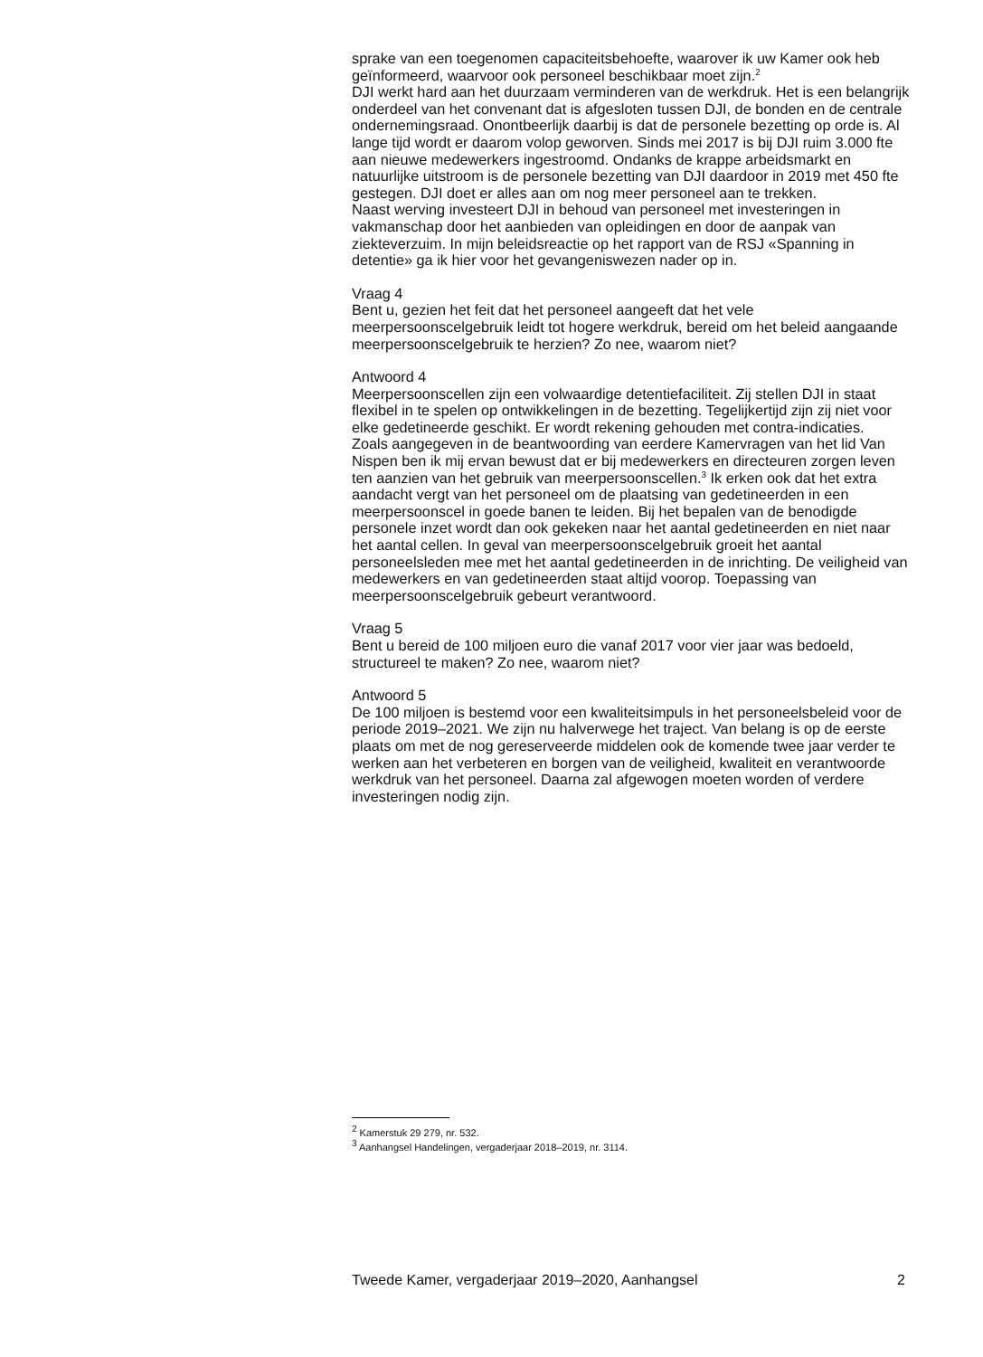sprake van een toegenomen capaciteitsbehoefte, waarover ik uw Kamer ook heb geïnformeerd, waarvoor ook personeel beschikbaar moet zijn.<sup>2</sup>
DJI werkt hard aan het duurzaam verminderen van de werkdruk. Het is een belangrijk onderdeel van het convenant dat is afgesloten tussen DJI, de bonden en de centrale ondernemingsraad. Onontbeerlijk daarbij is dat de personele bezetting op orde is. Al lange tijd wordt er daarom volop geworven. Sinds mei 2017 is bij DJI ruim 3.000 fte aan nieuwe medewerkers ingestroomd. Ondanks de krappe arbeidsmarkt en natuurlijke uitstroom is de personele bezetting van DJI daardoor in 2019 met 450 fte gestegen. DJI doet er alles aan om nog meer personeel aan te trekken.
Naast werving investeert DJI in behoud van personeel met investeringen in vakmanschap door het aanbieden van opleidingen en door de aanpak van ziekteverzuim. In mijn beleidsreactie op het rapport van de RSJ «Spanning in detentie» ga ik hier voor het gevangeniswezen nader op in.
Vraag 4
Bent u, gezien het feit dat het personeel aangeeft dat het vele meerpersoonscelgebruik leidt tot hogere werkdruk, bereid om het beleid aangaande meerpersoonscelgebruik te herzien? Zo nee, waarom niet?
Antwoord 4
Meerpersoonscellen zijn een volwaardige detentiefaciliteit. Zij stellen DJI in staat flexibel in te spelen op ontwikkelingen in de bezetting. Tegelijkertijd zijn zij niet voor elke gedetineerde geschikt. Er wordt rekening gehouden met contra-indicaties.
Zoals aangegeven in de beantwoording van eerdere Kamervragen van het lid Van Nispen ben ik mij ervan bewust dat er bij medewerkers en directeuren zorgen leven ten aanzien van het gebruik van meerpersoonscellen.<sup>3</sup> Ik erken ook dat het extra aandacht vergt van het personeel om de plaatsing van gedetineerden in een meerpersoonscel in goede banen te leiden. Bij het bepalen van de benodigde personele inzet wordt dan ook gekeken naar het aantal gedetineerden en niet naar het aantal cellen. In geval van meerpersoonscelgebruik groeit het aantal personeelsleden mee met het aantal gedetineerden in de inrichting. De veiligheid van medewerkers en van gedetineerden staat altijd voorop. Toepassing van meerpersoonscelgebruik gebeurt verantwoord.
Vraag 5
Bent u bereid de 100 miljoen euro die vanaf 2017 voor vier jaar was bedoeld, structureel te maken? Zo nee, waarom niet?
Antwoord 5
De 100 miljoen is bestemd voor een kwaliteitsimpuls in het personeelsbeleid voor de periode 2019–2021. We zijn nu halverwege het traject. Van belang is op de eerste plaats om met de nog gereserveerde middelen ook de komende twee jaar verder te werken aan het verbeteren en borgen van de veiligheid, kwaliteit en verantwoorde werkdruk van het personeel. Daarna zal afgewogen moeten worden of verdere investeringen nodig zijn.
<sup>2</sup> Kamerstuk 29 279, nr. 532.
<sup>3</sup> Aanhangsel Handelingen, vergaderjaar 2018–2019, nr. 3114.
Tweede Kamer, vergaderjaar 2019–2020, Aanhangsel 2